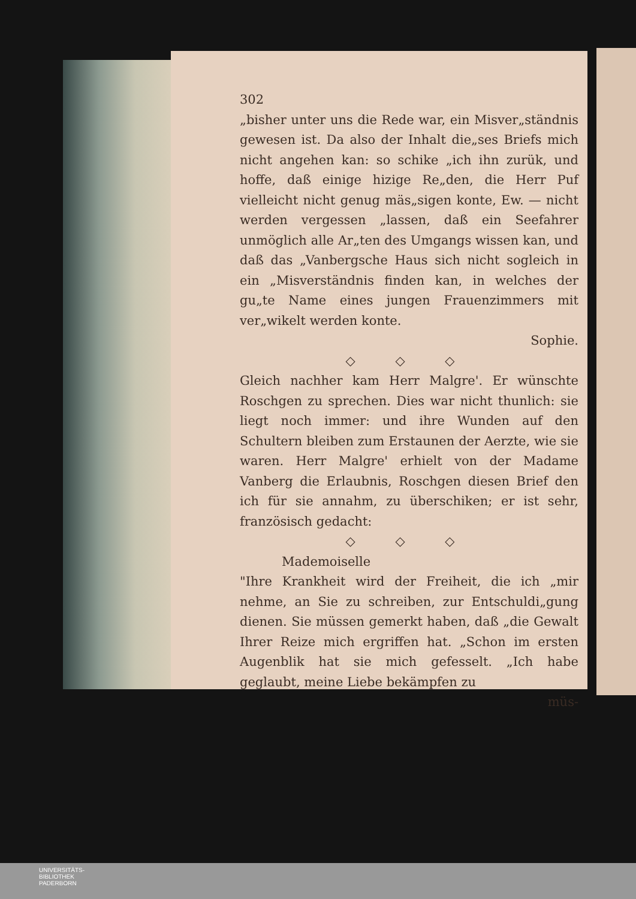302
„bisher unter uns die Rede war, ein Misver„ständnis gewesen ist. Da also der Inhalt die„ses Briefs mich nicht angehen kan: so schike „ich ihn zurük, und hoffe, daß einige hizige Re„den, die Herr Puf vielleicht nicht genug mäs„sigen konte, Ew. — nicht werden vergessen „lassen, daß ein Seefahrer unmöglich alle Ar„ten des Umgangs wissen kan, und daß das „Vanbergsche Haus sich nicht sogleich in ein „Misverständnis finden kan, in welches der gu„te Name eines jungen Frauenzimmers mit ver„wikelt werden konte.
Sophie.
◇ ◇ ◇
Gleich nachher kam Herr Malgre'. Er wünschte Roschgen zu sprechen. Dies war nicht thunlich: sie liegt noch immer: und ihre Wunden auf den Schultern bleiben zum Erstaunen der Aerzte, wie sie waren. Herr Malgre' erhielt von der Madame Vanberg die Erlaubnis, Roschgen diesen Brief den ich für sie annahm, zu überschiken; er ist sehr, französisch gedacht:
◇ ◇ ◇
Mademoiselle
"Ihre Krankheit wird der Freiheit, die ich „mir nehme, an Sie zu schreiben, zur Entschuldi„gung dienen. Sie müssen gemerkt haben, daß „die Gewalt Ihrer Reize mich ergriffen hat. „Schon im ersten Augenblik hat sie mich gefesselt. „Ich habe geglaubt, meine Liebe bekämpfen zu
müs-
UNIVERSITÄTS-
BIBLIOTHEK
PADERBORN